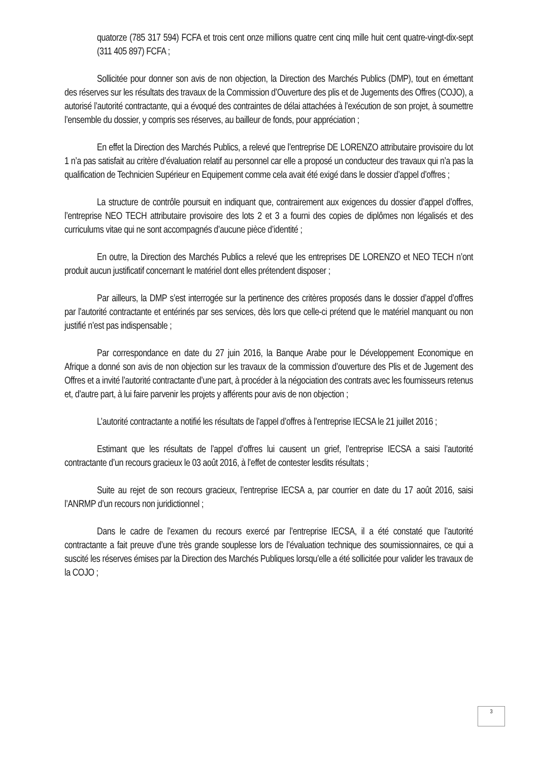quatorze (785 317 594) FCFA et trois cent onze millions quatre cent cinq mille huit cent quatre-vingt-dix-sept (311 405 897) FCFA ;
Sollicitée pour donner son avis de non objection, la Direction des Marchés Publics (DMP), tout en émettant des réserves sur les résultats des travaux de la Commission d’Ouverture des plis et de Jugements des Offres (COJO), a autorisé l’autorité contractante, qui a évoqué des contraintes de délai attachées à l’exécution de son projet, à soumettre l’ensemble du dossier, y compris ses réserves, au bailleur de fonds, pour appréciation ;
En effet la Direction des Marchés Publics, a relevé que l’entreprise DE LORENZO attributaire provisoire du lot 1 n’a pas satisfait au critère d’évaluation relatif au personnel car elle a proposé un conducteur des travaux qui n’a pas la qualification de Technicien Supérieur en Equipement comme cela avait été exigé dans le dossier d’appel d’offres ;
La structure de contrôle poursuit en indiquant que, contrairement aux exigences du dossier d’appel d’offres, l’entreprise NEO TECH attributaire provisoire des lots 2 et 3 a fourni des copies de diplômes non légalisés et des curriculums vitae qui ne sont accompagnés d’aucune pièce d’identité ;
En outre, la Direction des Marchés Publics a relevé que les entreprises DE LORENZO et NEO TECH n’ont produit aucun justificatif concernant le matériel dont elles prétendent disposer ;
Par ailleurs, la DMP s’est interrogée sur la pertinence des critères proposés dans le dossier d’appel d’offres par l’autorité contractante et entérinés par ses services, dès lors que celle-ci prétend que le matériel manquant ou non justifié n’est pas indispensable ;
Par correspondance en date du 27 juin 2016, la Banque Arabe pour le Développement Economique en Afrique a donné son avis de non objection sur les travaux de la commission d’ouverture des Plis et de Jugement des Offres et a invité l’autorité contractante d’une part, à procéder à la négociation des contrats avec les fournisseurs retenus et, d’autre part, à lui faire parvenir les projets y afférents pour avis de non objection ;
L’autorité contractante a notifié les résultats de l’appel d’offres à l’entreprise IECSA le 21 juillet 2016 ;
Estimant que les résultats de l’appel d’offres lui causent un grief, l’entreprise IECSA a saisi l’autorité contractante d’un recours gracieux le 03 août 2016, à l’effet de contester lesdits résultats ;
Suite au rejet de son recours gracieux, l’entreprise IECSA a, par courrier en date du 17 août 2016, saisi l’ANRMP d’un recours non juridictionnel ;
Dans le cadre de l’examen du recours exercé par l’entreprise IECSA, il a été constaté que l’autorité contractante a fait preuve d’une très grande souplesse lors de l’évaluation technique des soumissionnaires, ce qui a suscité les réserves émises par la Direction des Marchés Publiques lorsqu’elle a été sollicitée pour valider les travaux de la COJO ;
3